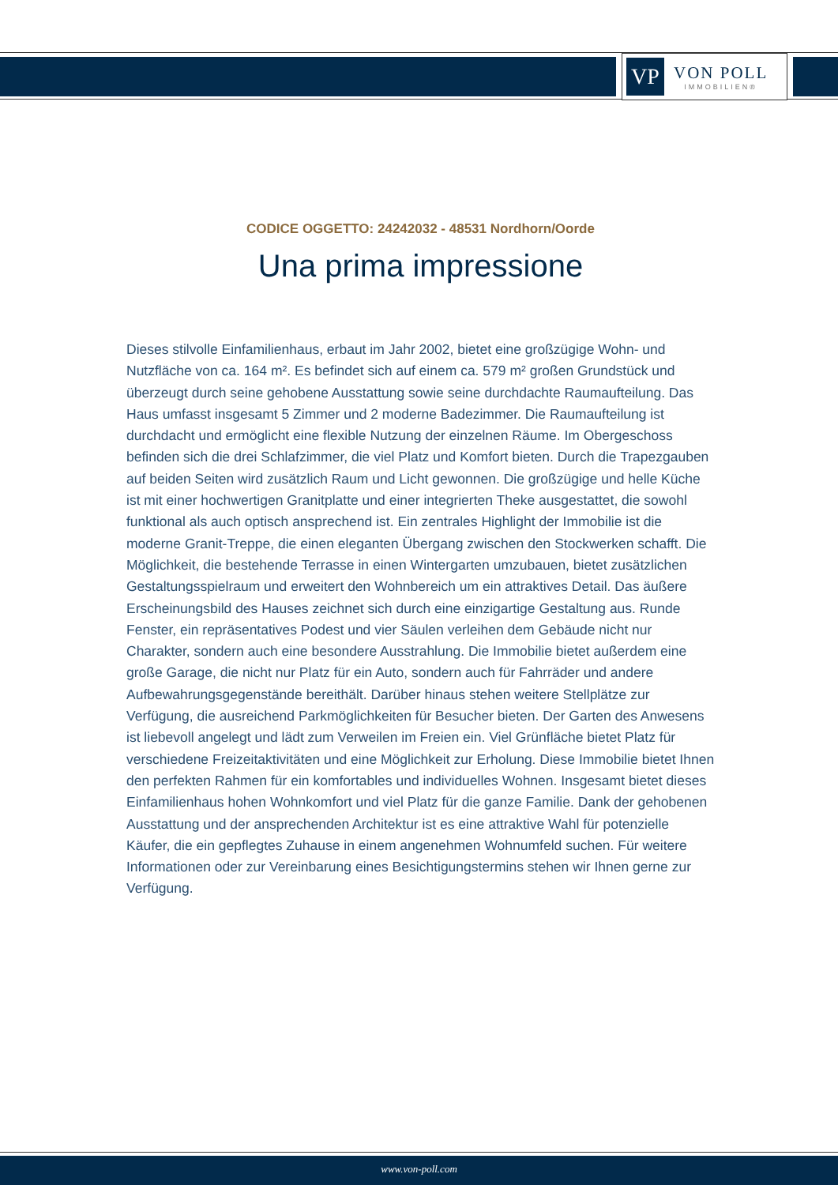VP
VON POLL
IMMOBILIEN®
CODICE OGGETTO: 24242032 - 48531 Nordhorn/Oorde
Una prima impressione
Dieses stilvolle Einfamilienhaus, erbaut im Jahr 2002, bietet eine großzügige Wohn- und Nutzfläche von ca. 164 m². Es befindet sich auf einem ca. 579 m² großen Grundstück und überzeugt durch seine gehobene Ausstattung sowie seine durchdachte Raumaufteilung. Das Haus umfasst insgesamt 5 Zimmer und 2 moderne Badezimmer. Die Raumaufteilung ist durchdacht und ermöglicht eine flexible Nutzung der einzelnen Räume. Im Obergeschoss befinden sich die drei Schlafzimmer, die viel Platz und Komfort bieten. Durch die Trapezgauben auf beiden Seiten wird zusätzlich Raum und Licht gewonnen. Die großzügige und helle Küche ist mit einer hochwertigen Granitplatte und einer integrierten Theke ausgestattet, die sowohl funktional als auch optisch ansprechend ist. Ein zentrales Highlight der Immobilie ist die moderne Granit-Treppe, die einen eleganten Übergang zwischen den Stockwerken schafft. Die Möglichkeit, die bestehende Terrasse in einen Wintergarten umzubauen, bietet zusätzlichen Gestaltungsspielraum und erweitert den Wohnbereich um ein attraktives Detail. Das äußere Erscheinungsbild des Hauses zeichnet sich durch eine einzigartige Gestaltung aus. Runde Fenster, ein repräsentatives Podest und vier Säulen verleihen dem Gebäude nicht nur Charakter, sondern auch eine besondere Ausstrahlung. Die Immobilie bietet außerdem eine große Garage, die nicht nur Platz für ein Auto, sondern auch für Fahrräder und andere Aufbewahrungsgegenstände bereithält. Darüber hinaus stehen weitere Stellplätze zur Verfügung, die ausreichend Parkmöglichkeiten für Besucher bieten. Der Garten des Anwesens ist liebevoll angelegt und lädt zum Verweilen im Freien ein. Viel Grünfläche bietet Platz für verschiedene Freizeitaktivitäten und eine Möglichkeit zur Erholung. Diese Immobilie bietet Ihnen den perfekten Rahmen für ein komfortables und individuelles Wohnen. Insgesamt bietet dieses Einfamilienhaus hohen Wohnkomfort und viel Platz für die ganze Familie. Dank der gehobenen Ausstattung und der ansprechenden Architektur ist es eine attraktive Wahl für potenzielle Käufer, die ein gepflegtes Zuhause in einem angenehmen Wohnumfeld suchen. Für weitere Informationen oder zur Vereinbarung eines Besichtigungstermins stehen wir Ihnen gerne zur Verfügung.
www.von-poll.com